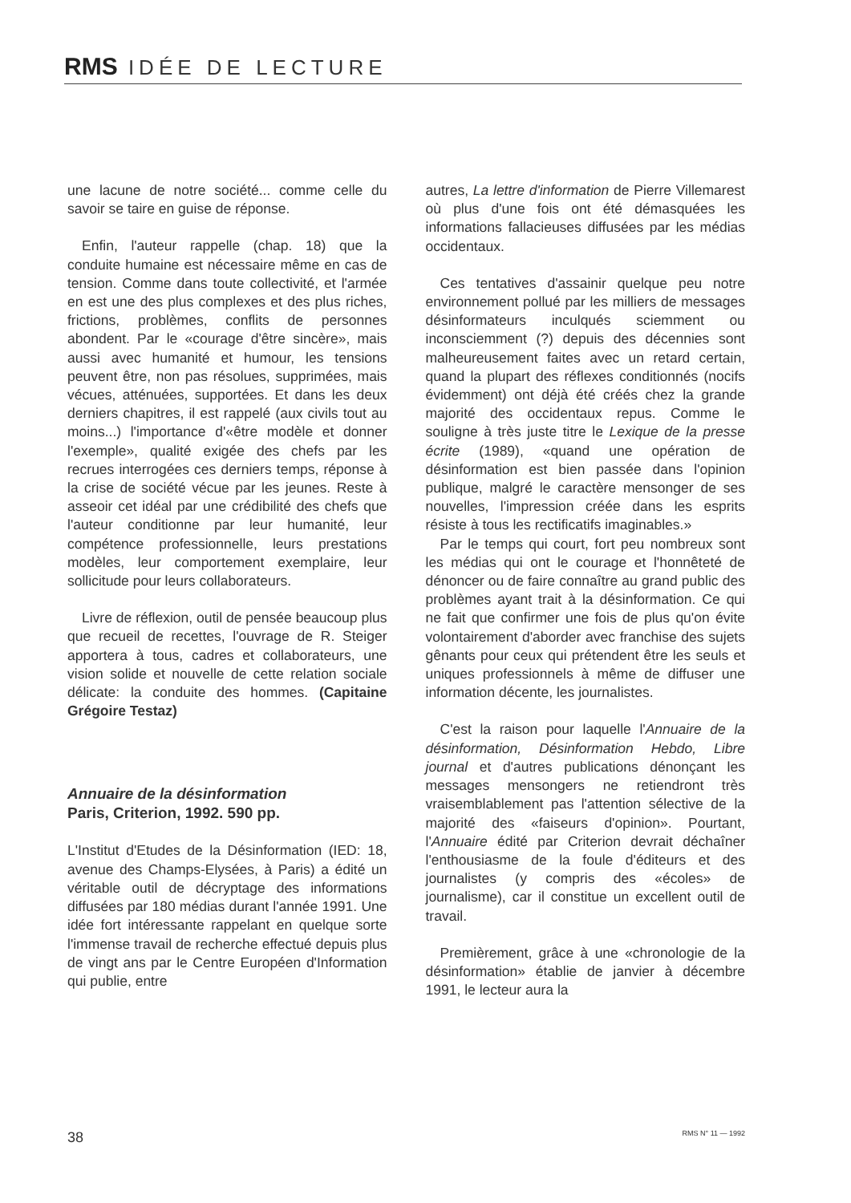RMS IDÉE DE LECTURE
une lacune de notre société... comme celle du savoir se taire en guise de réponse.
Enfin, l'auteur rappelle (chap. 18) que la conduite humaine est nécessaire même en cas de tension. Comme dans toute collectivité, et l'armée en est une des plus complexes et des plus riches, frictions, problèmes, conflits de personnes abondent. Par le «courage d'être sincère», mais aussi avec humanité et humour, les tensions peuvent être, non pas résolues, supprimées, mais vécues, atténuées, supportées. Et dans les deux derniers chapitres, il est rappelé (aux civils tout au moins...) l'importance d'«être modèle et donner l'exemple», qualité exigée des chefs par les recrues interrogées ces derniers temps, réponse à la crise de société vécue par les jeunes. Reste à asseoir cet idéal par une crédibilité des chefs que l'auteur conditionne par leur humanité, leur compétence professionnelle, leurs prestations modèles, leur comportement exemplaire, leur sollicitude pour leurs collaborateurs.
Livre de réflexion, outil de pensée beaucoup plus que recueil de recettes, l'ouvrage de R. Steiger apportera à tous, cadres et collaborateurs, une vision solide et nouvelle de cette relation sociale délicate: la conduite des hommes. (Capitaine Grégoire Testaz)
Annuaire de la désinformation
Paris, Criterion, 1992. 590 pp.
L'Institut d'Etudes de la Désinformation (IED: 18, avenue des Champs-Elysées, à Paris) a édité un véritable outil de décryptage des informations diffusées par 180 médias durant l'année 1991. Une idée fort intéressante rappelant en quelque sorte l'immense travail de recherche effectué depuis plus de vingt ans par le Centre Européen d'Information qui publie, entre
autres, La lettre d'information de Pierre Villemarest où plus d'une fois ont été démasquées les informations fallacieuses diffusées par les médias occidentaux.
Ces tentatives d'assainir quelque peu notre environnement pollué par les milliers de messages désinformateurs inculqués sciemment ou inconsciemment (?) depuis des décennies sont malheureusement faites avec un retard certain, quand la plupart des réflexes conditionnés (nocifs évidemment) ont déjà été créés chez la grande majorité des occidentaux repus. Comme le souligne à très juste titre le Lexique de la presse écrite (1989), «quand une opération de désinformation est bien passée dans l'opinion publique, malgré le caractère mensonger de ses nouvelles, l'impression créée dans les esprits résiste à tous les rectificatifs imaginables.»
Par le temps qui court, fort peu nombreux sont les médias qui ont le courage et l'honnêteté de dénoncer ou de faire connaître au grand public des problèmes ayant trait à la désinformation. Ce qui ne fait que confirmer une fois de plus qu'on évite volontairement d'aborder avec franchise des sujets gênants pour ceux qui prétendent être les seuls et uniques professionnels à même de diffuser une information décente, les journalistes.
C'est la raison pour laquelle l'Annuaire de la désinformation, Désinformation Hebdo, Libre journal et d'autres publications dénonçant les messages mensongers ne retiendront très vraisemblablement pas l'attention sélective de la majorité des «faiseurs d'opinion». Pourtant, l'Annuaire édité par Criterion devrait déchaîner l'enthousiasme de la foule d'éditeurs et des journalistes (y compris des «écoles» de journalisme), car il constitue un excellent outil de travail.
Premièrement, grâce à une «chronologie de la désinformation» établie de janvier à décembre 1991, le lecteur aura la
38 RMS N° 11 — 1992